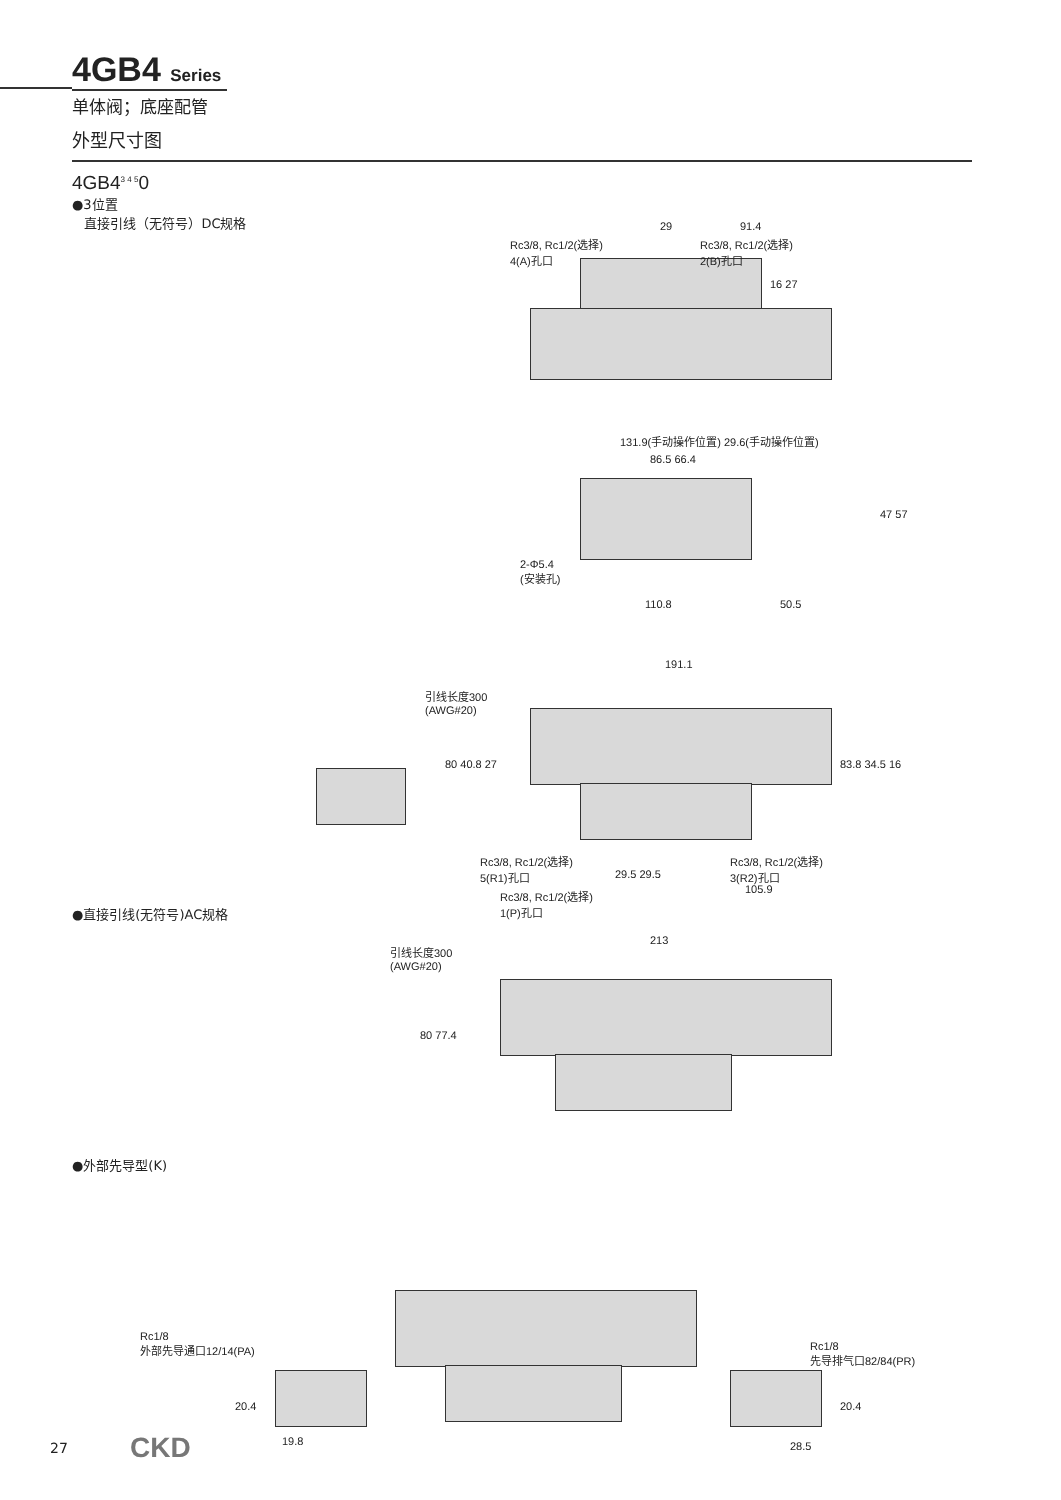4GB4 Series
单体阀；底座配管
外型尺寸图
4GB4<sup>3 4 5</sup>0
●3位置
直接引线（无符号）DC规格
Rc3/8, Rc1/2(选择)
4(A)孔口
29 91.4
Rc3/8, Rc1/2(选择)
2(B)孔口
16 27
131.9(手动操作位置) 29.6(手动操作位置)
86.5 66.4
47 57
2-Φ5.4
(安装孔)
110.8 50.5
191.1
引线长度300
(AWG#20)
80 40.8 27 83.8 34.5 16
Rc3/8, Rc1/2(选择)
5(R1)孔口
Rc3/8, Rc1/2(选择)
3(R2)孔口
29.5 29.5
105.9
Rc3/8, Rc1/2(选择)
1(P)孔口
●直接引线(无符号)AC规格
213
引线长度300
(AWG#20)
80 77.4
●外部先导型(K)
Rc1/8
外部先导通口12/14(PA)
Rc1/8
先导排气口82/84(PR)
20.4 20.4
19.8 28.5
27 CKD